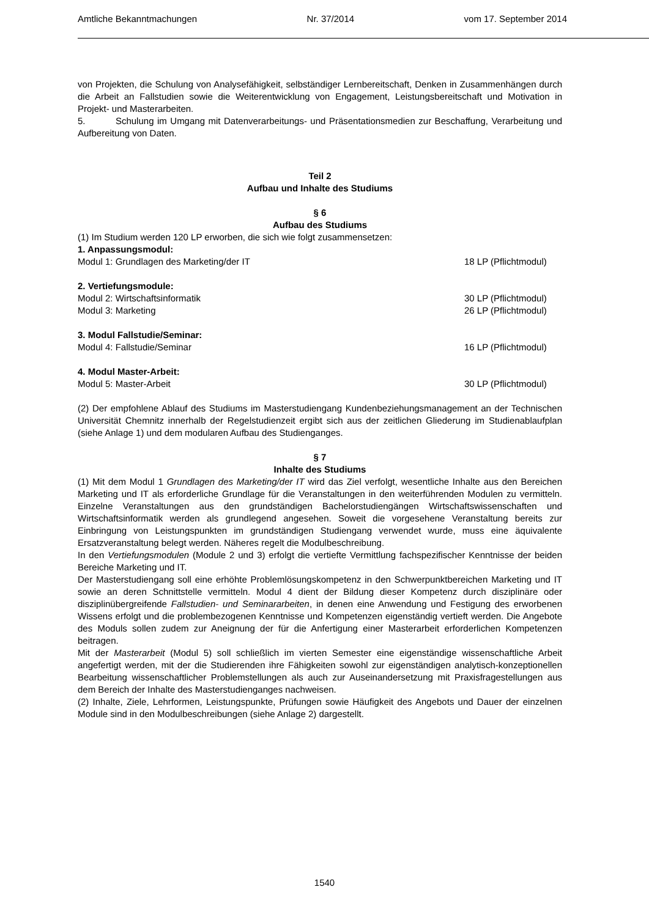Amtliche Bekanntmachungen Nr. 37/2014 vom 17. September 2014
von Projekten, die Schulung von Analysefähigkeit, selbständiger Lernbereitschaft, Denken in Zusammenhängen durch die Arbeit an Fallstudien sowie die Weiterentwicklung von Engagement, Leistungsbereitschaft und Motivation in Projekt- und Masterarbeiten.
5. Schulung im Umgang mit Datenverarbeitungs- und Präsentationsmedien zur Beschaffung, Verarbeitung und Aufbereitung von Daten.
Teil 2
Aufbau und Inhalte des Studiums
§ 6
Aufbau des Studiums
(1) Im Studium werden 120 LP erworben, die sich wie folgt zusammensetzen:
1. Anpassungsmodul:
Modul 1: Grundlagen des Marketing/der IT 18 LP (Pflichtmodul)
2. Vertiefungsmodule:
Modul 2: Wirtschaftsinformatik 30 LP (Pflichtmodul)
Modul 3: Marketing 26 LP (Pflichtmodul)
3. Modul Fallstudie/Seminar:
Modul 4: Fallstudie/Seminar 16 LP (Pflichtmodul)
4. Modul Master-Arbeit:
Modul 5: Master-Arbeit 30 LP (Pflichtmodul)
(2) Der empfohlene Ablauf des Studiums im Masterstudiengang Kundenbeziehungsmanagement an der Technischen Universität Chemnitz innerhalb der Regelstudienzeit ergibt sich aus der zeitlichen Gliederung im Studienablaufplan (siehe Anlage 1) und dem modularen Aufbau des Studienganges.
§ 7
Inhalte des Studiums
(1) Mit dem Modul 1 Grundlagen des Marketing/der IT wird das Ziel verfolgt, wesentliche Inhalte aus den Bereichen Marketing und IT als erforderliche Grundlage für die Veranstaltungen in den weiterführenden Modulen zu vermitteln. Einzelne Veranstaltungen aus den grundständigen Bachelorstudiengängen Wirtschaftswissenschaften und Wirtschaftsinformatik werden als grundlegend angesehen. Soweit die vorgesehene Veranstaltung bereits zur Einbringung von Leistungspunkten im grundständigen Studiengang verwendet wurde, muss eine äquivalente Ersatzveranstaltung belegt werden. Näheres regelt die Modulbeschreibung.
In den Vertiefungsmodulen (Module 2 und 3) erfolgt die vertiefte Vermittlung fachspezifischer Kenntnisse der beiden Bereiche Marketing und IT.
Der Masterstudiengang soll eine erhöhte Problemlösungskompetenz in den Schwerpunktbereichen Marketing und IT sowie an deren Schnittstelle vermitteln. Modul 4 dient der Bildung dieser Kompetenz durch disziplinäre oder disziplinübergreifende Fallstudien- und Seminararbeiten, in denen eine Anwendung und Festigung des erworbenen Wissens erfolgt und die problembezogenen Kenntnisse und Kompetenzen eigenständig vertieft werden. Die Angebote des Moduls sollen zudem zur Aneignung der für die Anfertigung einer Masterarbeit erforderlichen Kompetenzen beitragen.
Mit der Masterarbeit (Modul 5) soll schließlich im vierten Semester eine eigenständige wissenschaftliche Arbeit angefertigt werden, mit der die Studierenden ihre Fähigkeiten sowohl zur eigenständigen analytisch-konzeptionellen Bearbeitung wissenschaftlicher Problemstellungen als auch zur Auseinandersetzung mit Praxisfragestellungen aus dem Bereich der Inhalte des Masterstudienganges nachweisen.
(2) Inhalte, Ziele, Lehrformen, Leistungspunkte, Prüfungen sowie Häufigkeit des Angebots und Dauer der einzelnen Module sind in den Modulbeschreibungen (siehe Anlage 2) dargestellt.
1540